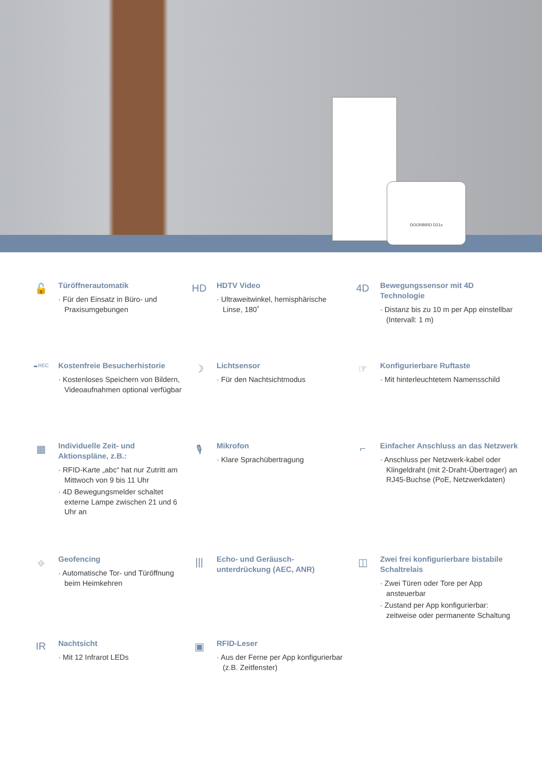DOORBIRD D21x
🔓
Türöffnerautomatik
· Für den Einsatz in Büro- und Praxisumgebungen
HD
HDTV Video
· Ultraweitwinkel, hemisphärische Linse, 180˚
4D
Bewegungssensor mit 4D Technologie
· Distanz bis zu 10 m per App einstellbar (Intervall: 1 m)
☁REC
Kostenfreie Besucherhistorie
· Kostenloses Speichern von Bildern, Videoaufnahmen optional verfügbar
☽
Lichtsensor
· Für den Nachtsichtmodus
☞
Konfigurierbare Ruftaste
· Mit hinterleuchtetem Namensschild
▦
Individuelle Zeit- und Aktionspläne, z.B.:
· RFID-Karte „abc“ hat nur Zutritt am Mittwoch von 9 bis 11 Uhr
· 4D Bewegungsmelder schaltet externe Lampe zwischen 21 und 6 Uhr an
🎙
Mikrofon
· Klare Sprachübertragung
⌐
Einfacher Anschluss an das Netzwerk
· Anschluss per Netzwerk-kabel oder Klingeldraht (mit 2-Draht-Übertrager) an RJ45-Buchse (PoE, Netzwerkdaten)
⌖
Geofencing
· Automatische Tor- und Türöffnung beim Heimkehren
|||
Echo- und Geräusch-unterdrückung (AEC, ANR)
◫
Zwei frei konfigurierbare bistabile Schaltrelais
· Zwei Türen oder Tore per App ansteuerbar
· Zustand per App konfigurierbar: zeitweise oder permanente Schaltung
IR
Nachtsicht
· Mit 12 Infrarot LEDs
▣
RFID-Leser
· Aus der Ferne per App konfigurierbar (z.B. Zeitfenster)